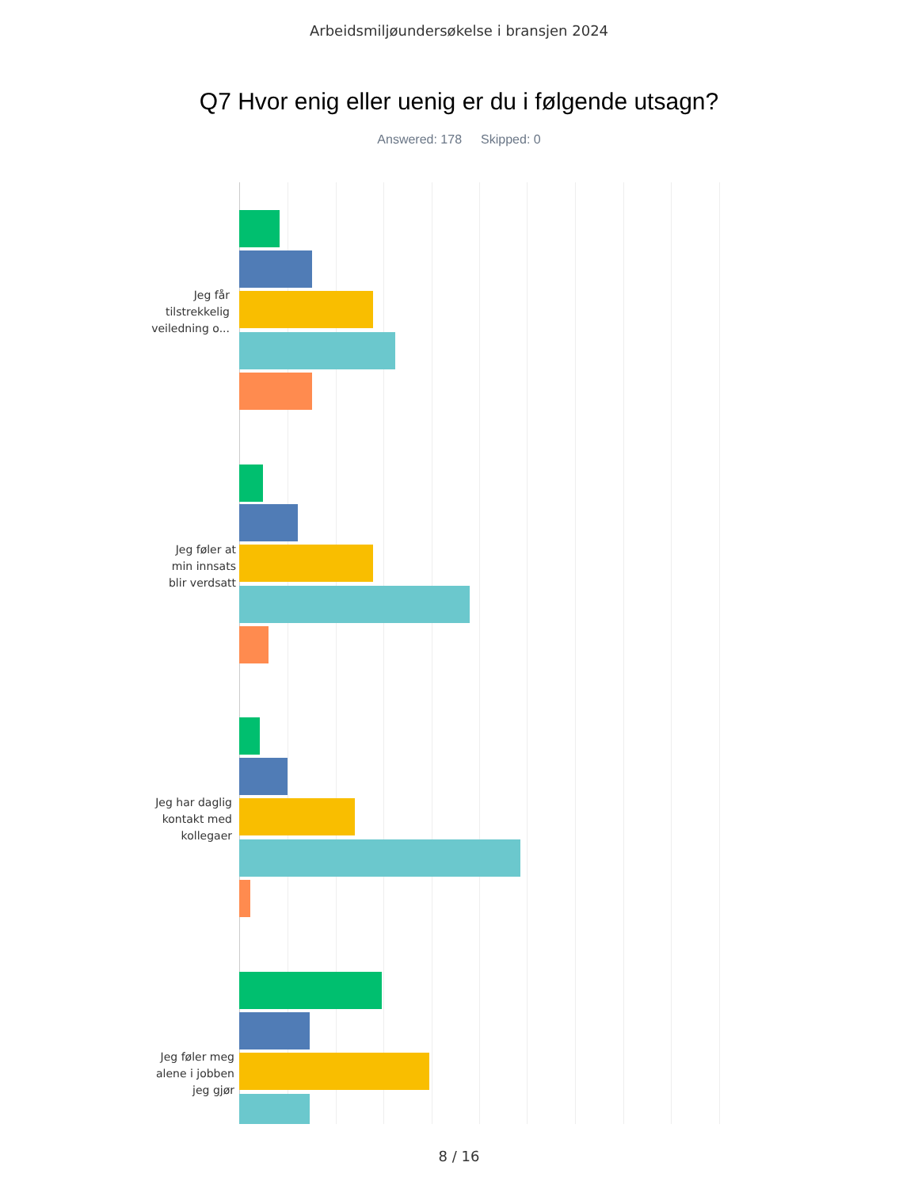Arbeidsmiljøundersøkelse i bransjen 2024
Q7 Hvor enig eller uenig er du i følgende utsagn?
Answered: 178 Skipped: 0
Jeg får
tilstrekkelig
veiledning o...
Jeg føler at
min innsats
blir verdsatt
Jeg har daglig
kontakt med
kollegaer
Jeg føler meg
alene i jobben
jeg gjør
8 / 16